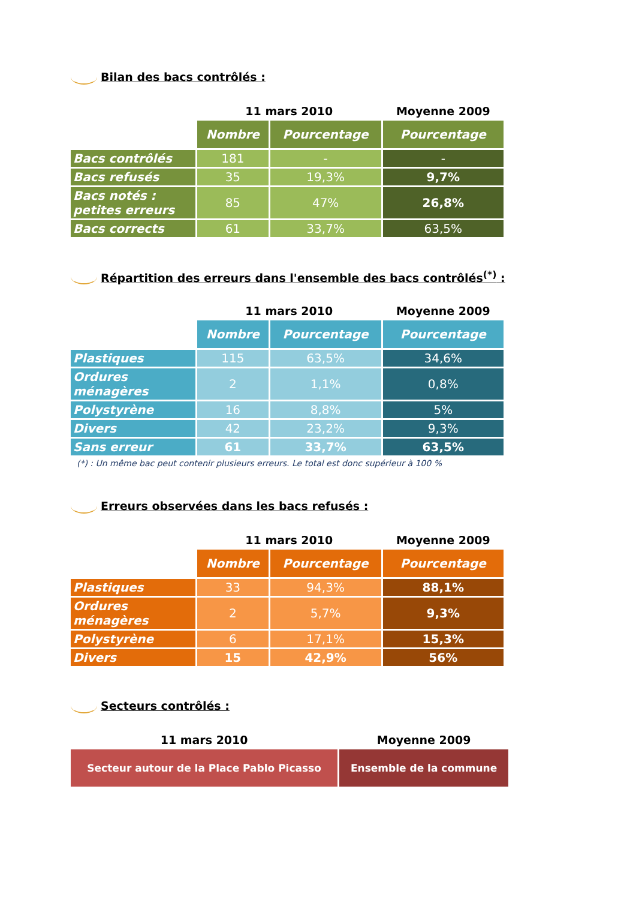Bilan des bacs contrôlés :
| | 11 mars 2010 | | Moyenne 2009 |
| --- | --- | --- | --- |
| | Nombre | Pourcentage | Pourcentage |
| Bacs contrôlés | 181 | - | - |
| Bacs refusés | 35 | 19,3% | 9,7% |
| Bacs notés : petites erreurs | 85 | 47% | 26,8% |
| Bacs corrects | 61 | 33,7% | 63,5% |
Répartition des erreurs dans l'ensemble des bacs contrôlés<sup>(*)</sup> :
| | 11 mars 2010 | | Moyenne 2009 |
| --- | --- | --- | --- |
| | Nombre | Pourcentage | Pourcentage |
| Plastiques | 115 | 63,5% | 34,6% |
| Ordures ménagères | 2 | 1,1% | 0,8% |
| Polystyrène | 16 | 8,8% | 5% |
| Divers | 42 | 23,2% | 9,3% |
| Sans erreur | 61 | 33,7% | 63,5% |
(*) : Un même bac peut contenir plusieurs erreurs. Le total est donc supérieur à 100 %
Erreurs observées dans les bacs refusés :
| | 11 mars 2010 | | Moyenne 2009 |
| --- | --- | --- | --- |
| | Nombre | Pourcentage | Pourcentage |
| Plastiques | 33 | 94,3% | 88,1% |
| Ordures ménagères | 2 | 5,7% | 9,3% |
| Polystyrène | 6 | 17,1% | 15,3% |
| Divers | 15 | 42,9% | 56% |
Secteurs contrôlés :
| 11 mars 2010 | Moyenne 2009 |
| --- | --- |
| Secteur autour de la Place Pablo Picasso | Ensemble de la commune |